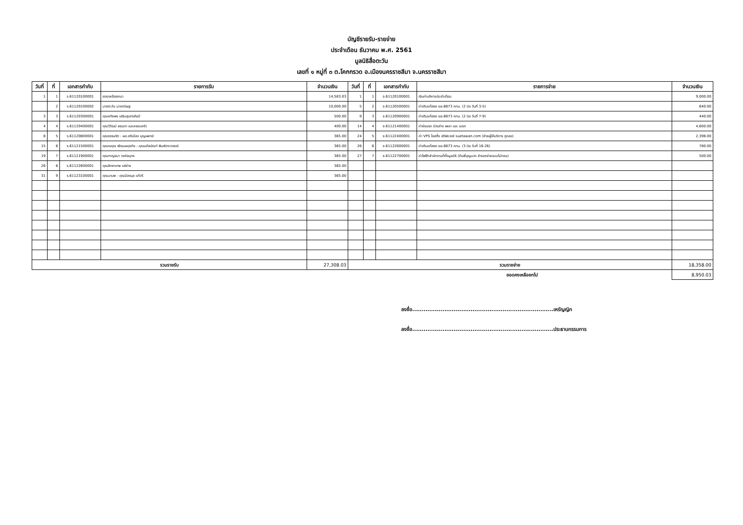บัญชีรายรับ-รายจ่าย
ประจำเดือน ธันวาคม พ.ศ. 2561
มูลนิธิสื่อตะวัน
เลขที่ ๑ หมู่ที่ ๓ ต.โคกกรวด อ.เมืองนครราชสีมา จ.นครราชสีมา
| วันที่ | ที่ | เอกสารกำกับ | รายการรับ | จำนวนเงิน | วันที่ | ที่ | เอกสารกำกับ | รายการจ่าย | จำนวนเงิน |
| --- | --- | --- | --- | --- | --- | --- | --- | --- | --- |
| 1 | 1 | ร.61120100001 | ยอดเหลือยกมา | 14,583.03 | 1 | 1 | จ.61120100001 | เงินค่าบริหารประจำเดือน | 9,000.00 |
| | 2 | ร.61120100002 | นายตะวัน นาคกนิษฐ | 10,000.00 | 5 | 2 | จ.61120500001 | ค่าเติมแก๊สรถ ยล.6873 กทม. (2 บิล วันที่ 3-5) | 640.00 |
| 3 | 3 | ร.61120300001 | คุณหทัยพร เสริมสุนทรศิลป์ | 500.00 | 9 | 3 | จ.61120900001 | ค่าเติมแก๊สรถ ยล.6873 กทม. (2 บิล วันที่ 7-9) | 440.00 |
| 4 | 4 | ร.61120400001 | คุณวิวัฒน์ สอนดา และครอบครัว | 400.00 | 14 | 4 | จ.61121400001 | ค่าซ่อมรถ ช่วงล่าง เพลา และ เบรก | 4,600.00 |
| 8 | 5 | ร.61120800001 | คุณธรรมรัต - ผอ.ศรีเมือง บุญแพทย์ | 365.00 | 24 | 5 | จ.61122400001 | ค่า VPS โฮสติ้ง เซิร์ฟเวอร์ suetawan.com (ย้ายผู้ให้บริการ ถูกลง) | 2,398.00 |
| 15 | 6 | ร.61121500001 | คุณณคุณ พัฒนผดุงกิจ - คุณนภัสนัณท์ พิมพ์วราวรรณ์ | 365.00 | 26 | 6 | จ.61122600001 | ค่าเติมแก๊สรถ ยล.6873 กทม. (3 บิล วันที่ 16-26) | 780.00 |
| 19 | 7 | ร.61121900001 | คุณกาญจนา วงศ์สมุทร | 365.00 | 27 | 7 | จ.61122700001 | ค่าไฟฟ้าสำนักงานที่ตั้งมูลนิธิ (คืนพี่บุญนาค สำรองจ่ายแบบไม่ทอน) | 500.00 |
| 26 | 8 | ร.61122600001 | คุณสิทธาเทพ แซ่ย่าง | 365.00 | | | | | |
| 31 | 9 | ร.61123100001 | คุณมานพ - คุณน้องนุช แก้วรี | 365.00 | | | | | |
| รวมรายรับ | | | | 27,308.03 | รวมรายจ่าย | | | | 18,358.00 |
| ยอดคงเหลือยกไป | | | | | | | | | 8,950.03 |
ลงชื่อ...........................................................................เหรัญญิก
ลงชื่อ...........................................................................ประธานกรรมการ